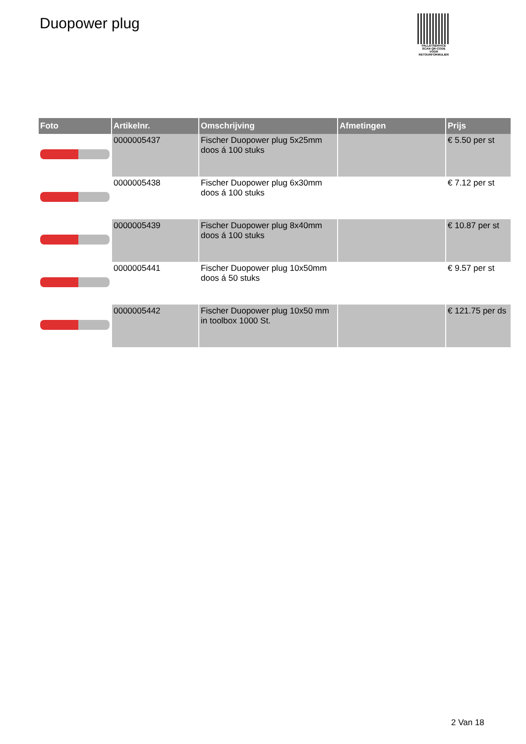Duopower plug
PALLETSERVICE
SCAN QR-CODE VOOR RETOURFORMULIER
| Foto | Artikelnr. | Omschrijving | Afmetingen | Prijs |
| --- | --- | --- | --- | --- |
| | 0000005437 | Fischer Duopower plug 5x25mm doos á 100 stuks | | € 5.50 per st |
| | 0000005438 | Fischer Duopower plug 6x30mm doos á 100 stuks | | € 7.12 per st |
| | 0000005439 | Fischer Duopower plug 8x40mm doos á 100 stuks | | € 10.87 per st |
| | 0000005441 | Fischer Duopower plug 10x50mm doos á 50 stuks | | € 9.57 per st |
| | 0000005442 | Fischer Duopower plug 10x50 mm in toolbox 1000 St. | | € 121.75 per ds |
2 Van 18